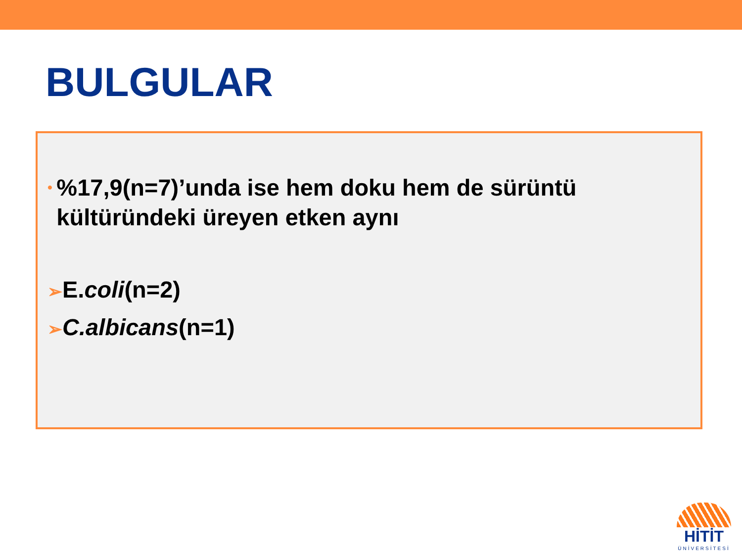BULGULAR
•%17,9(n=7)’unda ise hem doku hem de sürüntü kültüründeki üreyen etken aynı
➢E.coli(n=2)
➢C.albicans(n=1)
HİTİT
ÜNİVERSİTESİ